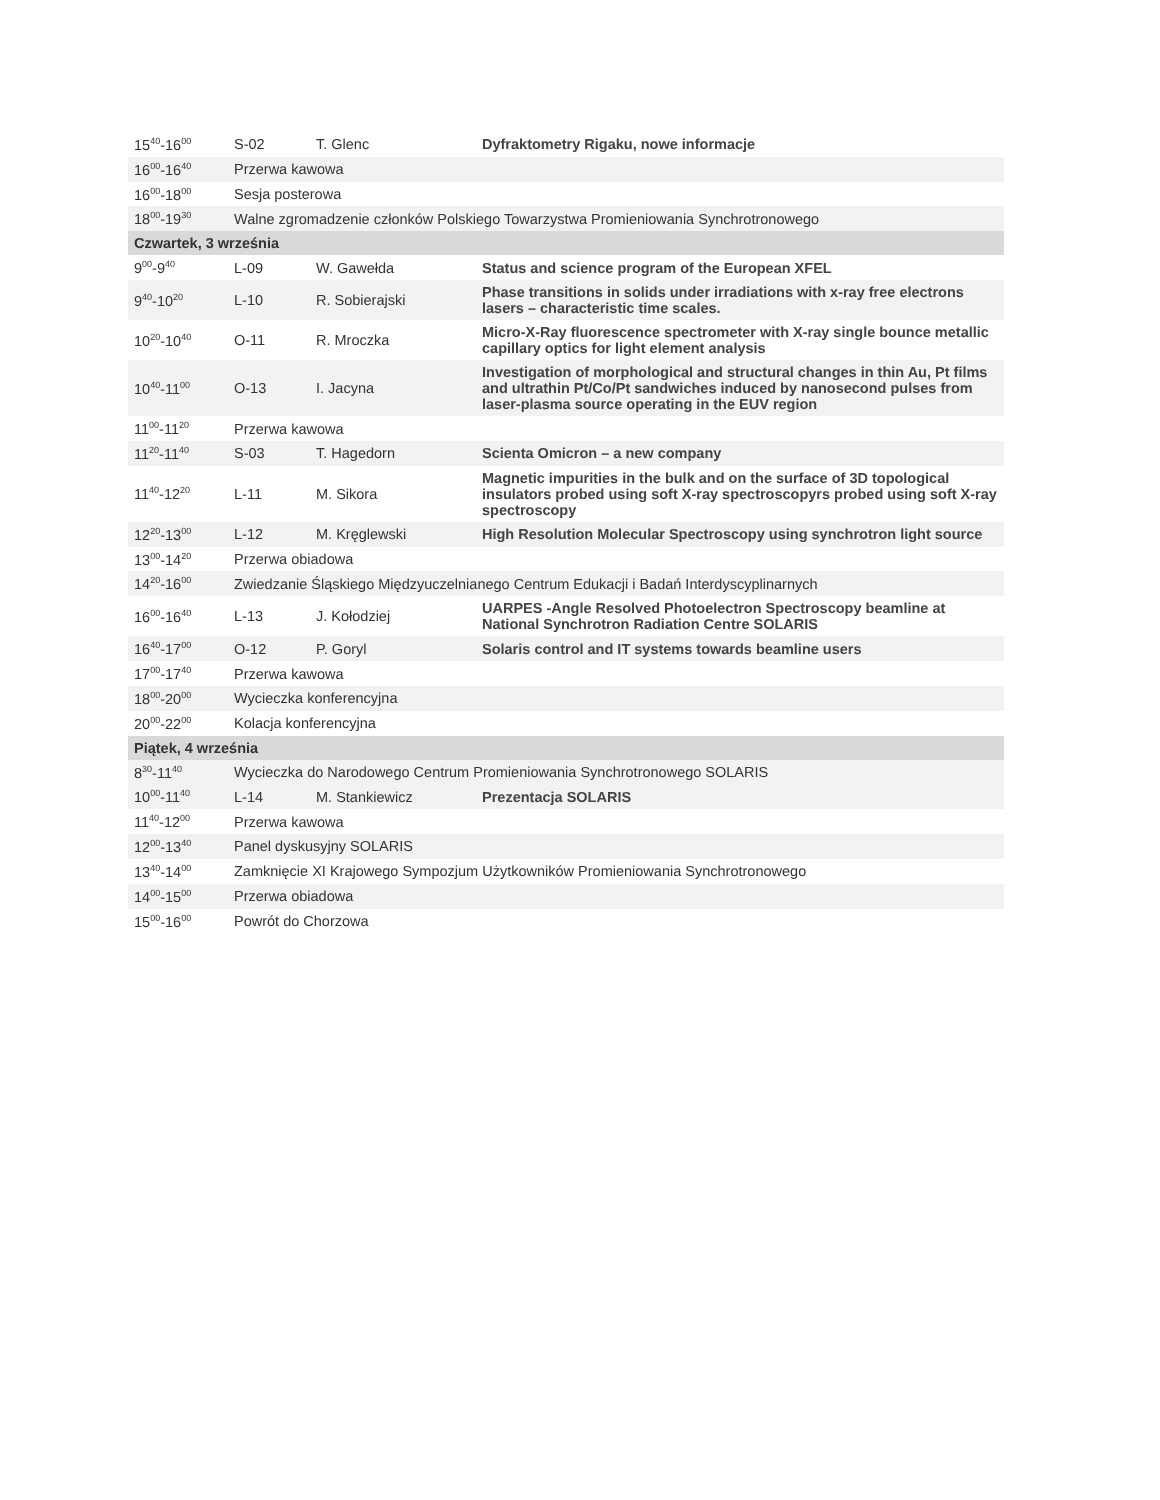| 15<sup>40</sup>-16<sup>00</sup> | S-02 | T. Glenc | Dyfraktometry Rigaku, nowe informacje |
| 16<sup>00</sup>-16<sup>40</sup> | Przerwa kawowa | | |
| 16<sup>00</sup>-18<sup>00</sup> | Sesja posterowa | | |
| 18<sup>00</sup>-19<sup>30</sup> | Walne zgromadzenie członków Polskiego Towarzystwa Promieniowania Synchrotronowego | | |
| Czwartek, 3 września | | | |
| 9<sup>00</sup>-9<sup>40</sup> | L-09 | W. Gawełda | Status and science program of the European XFEL |
| 9<sup>40</sup>-10<sup>20</sup> | L-10 | R. Sobierajski | Phase transitions in solids under irradiations with x-ray free electrons lasers – characteristic time scales. |
| 10<sup>20</sup>-10<sup>40</sup> | O-11 | R. Mroczka | Micro-X-Ray fluorescence spectrometer with X-ray single bounce metallic capillary optics for light element analysis |
| 10<sup>40</sup>-11<sup>00</sup> | O-13 | I. Jacyna | Investigation of morphological and structural changes in thin Au, Pt films and ultrathin Pt/Co/Pt sandwiches induced by nanosecond pulses from laser-plasma source operating in the EUV region |
| 11<sup>00</sup>-11<sup>20</sup> | Przerwa kawowa | | |
| 11<sup>20</sup>-11<sup>40</sup> | S-03 | T. Hagedorn | Scienta Omicron – a new company |
| 11<sup>40</sup>-12<sup>20</sup> | L-11 | M. Sikora | Magnetic impurities in the bulk and on the surface of 3D topological insulators probed using soft X-ray spectroscopyrs probed using soft X-ray spectroscopy |
| 12<sup>20</sup>-13<sup>00</sup> | L-12 | M. Kręglewski | High Resolution Molecular Spectroscopy using synchrotron light source |
| 13<sup>00</sup>-14<sup>20</sup> | Przerwa obiadowa | | |
| 14<sup>20</sup>-16<sup>00</sup> | Zwiedzanie Śląskiego Międzyuczelnianego Centrum Edukacji i Badań Interdyscyplinarnych | | |
| 16<sup>00</sup>-16<sup>40</sup> | L-13 | J. Kołodziej | UARPES -Angle Resolved Photoelectron Spectroscopy beamline at National Synchrotron Radiation Centre SOLARIS |
| 16<sup>40</sup>-17<sup>00</sup> | O-12 | P. Goryl | Solaris control and IT systems towards beamline users |
| 17<sup>00</sup>-17<sup>40</sup> | Przerwa kawowa | | |
| 18<sup>00</sup>-20<sup>00</sup> | Wycieczka konferencyjna | | |
| 20<sup>00</sup>-22<sup>00</sup> | Kolacja konferencyjna | | |
| Piątek, 4 września | | | |
| 8<sup>30</sup>-11<sup>40</sup> | Wycieczka do Narodowego Centrum Promieniowania Synchrotronowego SOLARIS | | |
| 10<sup>00</sup>-11<sup>40</sup> | L-14 | M. Stankiewicz | Prezentacja SOLARIS |
| 11<sup>40</sup>-12<sup>00</sup> | Przerwa kawowa | | |
| 12<sup>00</sup>-13<sup>40</sup> | Panel dyskusyjny SOLARIS | | |
| 13<sup>40</sup>-14<sup>00</sup> | Zamknięcie XI Krajowego Sympozjum Użytkowników Promieniowania Synchrotronowego | | |
| 14<sup>00</sup>-15<sup>00</sup> | Przerwa obiadowa | | |
| 15<sup>00</sup>-16<sup>00</sup> | Powrót do Chorzowa | | |